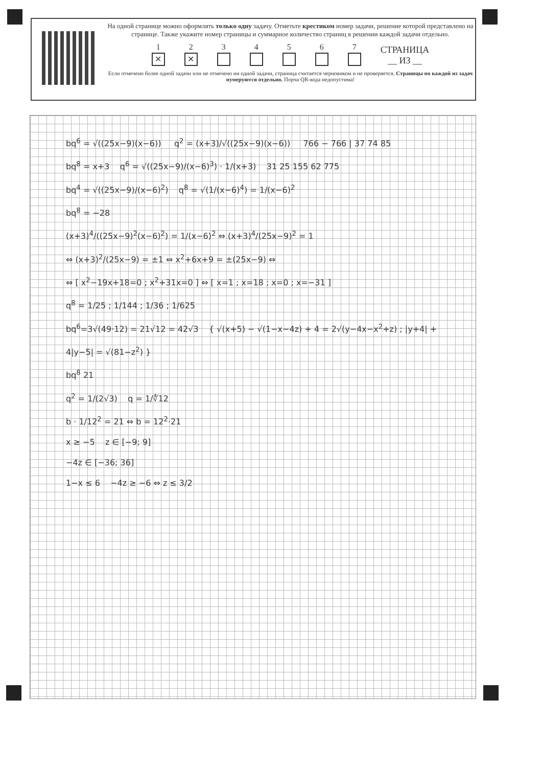На одной странице можно оформлять только одну задачу. Отметьте крестиком номер задачи, решение которой представлено на странице. Также укажите номер страницы и суммарное количество страниц в решении каждой задачи отдельно.
1
✕
2
✕
3
4
5
6
7
СТРАНИЦА
__ ИЗ __
Если отмечено более одной задачи или не отмечено ни одной задачи, страница считается черновиком и не проверяется. Страницы по каждой из задач нумеруются отдельно. Порча QR-кода недопустима!
bq<sup>6</sup> = √((25x−9)(x−6)) q<sup>2</sup> = (x+3)/√((25x−9)(x−6)) 766 − 766 | 37 74 85
bq<sup>8</sup> = x+3 q<sup>6</sup> = √((25x−9)/(x−6)<sup>3</sup>) · 1/(x+3) 31 25 155 62 775
bq<sup>4</sup> = √((25x−9)/(x−6)<sup>2</sup>) q<sup>8</sup> = √(1/(x−6)<sup>4</sup>) = 1/(x−6)<sup>2</sup>
bq<sup>8</sup> = −28
(x+3)<sup>4</sup>/((25x−9)<sup>2</sup>(x−6)<sup>2</sup>) = 1/(x−6)<sup>2</sup> ⇔ (x+3)<sup>4</sup>/(25x−9)<sup>2</sup> = 1
⇔ (x+3)<sup>2</sup>/(25x−9) = ±1 ⇔ x<sup>2</sup>+6x+9 = ±(25x−9) ⇔
⇔ [ x<sup>2</sup>−19x+18=0 ; x<sup>2</sup>+31x=0 ] ⇔ [ x=1 ; x=18 ; x=0 ; x=−31 ]
q<sup>8</sup> = 1/25 ; 1/144 ; 1/36 ; 1/625
bq<sup>6</sup>=3√(49·12) = 21√12 = 42√3 { √(x+5) − √(1−x−4z) + 4 = 2√(y−4x−x<sup>2</sup>+z) ; |y+4| + 4|y−5| = √(81−z<sup>2</sup>) }
bq<sup>8</sup> 21
q<sup>2</sup> = 1/(2√3) q = 1/∜12
b · 1/12<sup>2</sup> = 21 ⇔ b = 12<sup>2</sup>·21
x ≥ −5 z ∈ [−9; 9]
−4z ∈ [−36; 36]
1−x ≤ 6 −4z ≥ −6 ⇔ z ≤ 3/2